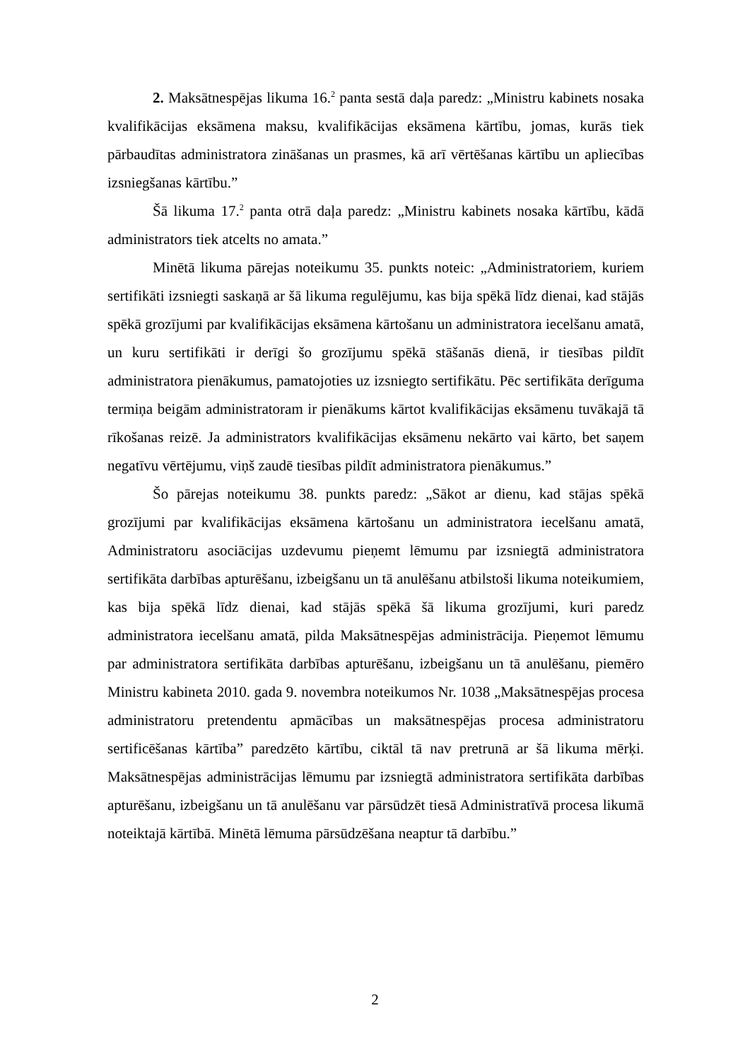2. Maksātnespējas likuma 16.<sup>2</sup> panta sestā daļa paredz: „Ministru kabinets nosaka kvalifikācijas eksāmena maksu, kvalifikācijas eksāmena kārtību, jomas, kurās tiek pārbaudītas administratora zināšanas un prasmes, kā arī vērtēšanas kārtību un apliecības izsniegšanas kārtību.”
Šā likuma 17.<sup>2</sup> panta otrā daļa paredz: „Ministru kabinets nosaka kārtību, kādā administrators tiek atcelts no amata.”
Minētā likuma pārejas noteikumu 35. punkts noteic: „Administratoriem, kuriem sertifikāti izsniegti saskaņā ar šā likuma regulējumu, kas bija spēkā līdz dienai, kad stājās spēkā grozījumi par kvalifikācijas eksāmena kārtošanu un administratora iecelšanu amatā, un kuru sertifikāti ir derīgi šo grozījumu spēkā stāšanās dienā, ir tiesības pildīt administratora pienākumus, pamatojoties uz izsniegto sertifikātu. Pēc sertifikāta derīguma termiņa beigām administratoram ir pienākums kārtot kvalifikācijas eksāmenu tuvākajā tā rīkošanas reizē. Ja administrators kvalifikācijas eksāmenu nekārto vai kārto, bet saņem negatīvu vērtējumu, viņš zaudē tiesības pildīt administratora pienākumus.”
Šo pārejas noteikumu 38. punkts paredz: „Sākot ar dienu, kad stājas spēkā grozījumi par kvalifikācijas eksāmena kārtošanu un administratora iecelšanu amatā, Administratoru asociācijas uzdevumu pieņemt lēmumu par izsniegtā administratora sertifikāta darbības apturēšanu, izbeigšanu un tā anulēšanu atbilstoši likuma noteikumiem, kas bija spēkā līdz dienai, kad stājās spēkā šā likuma grozījumi, kuri paredz administratora iecelšanu amatā, pilda Maksātnespējas administrācija. Pieņemot lēmumu par administratora sertifikāta darbības apturēšanu, izbeigšanu un tā anulēšanu, piemēro Ministru kabineta 2010. gada 9. novembra noteikumos Nr. 1038 „Maksātnespējas procesa administratoru pretendentu apmācības un maksātnespējas procesa administratoru sertificēšanas kārtība” paredzēto kārtību, ciktāl tā nav pretrunā ar šā likuma mērķi. Maksātnespējas administrācijas lēmumu par izsniegtā administratora sertifikāta darbības apturēšanu, izbeigšanu un tā anulēšanu var pārsūdzēt tiesā Administratīvā procesa likumā noteiktajā kārtībā. Minētā lēmuma pārsūdzēšana neaptur tā darbību.”
2